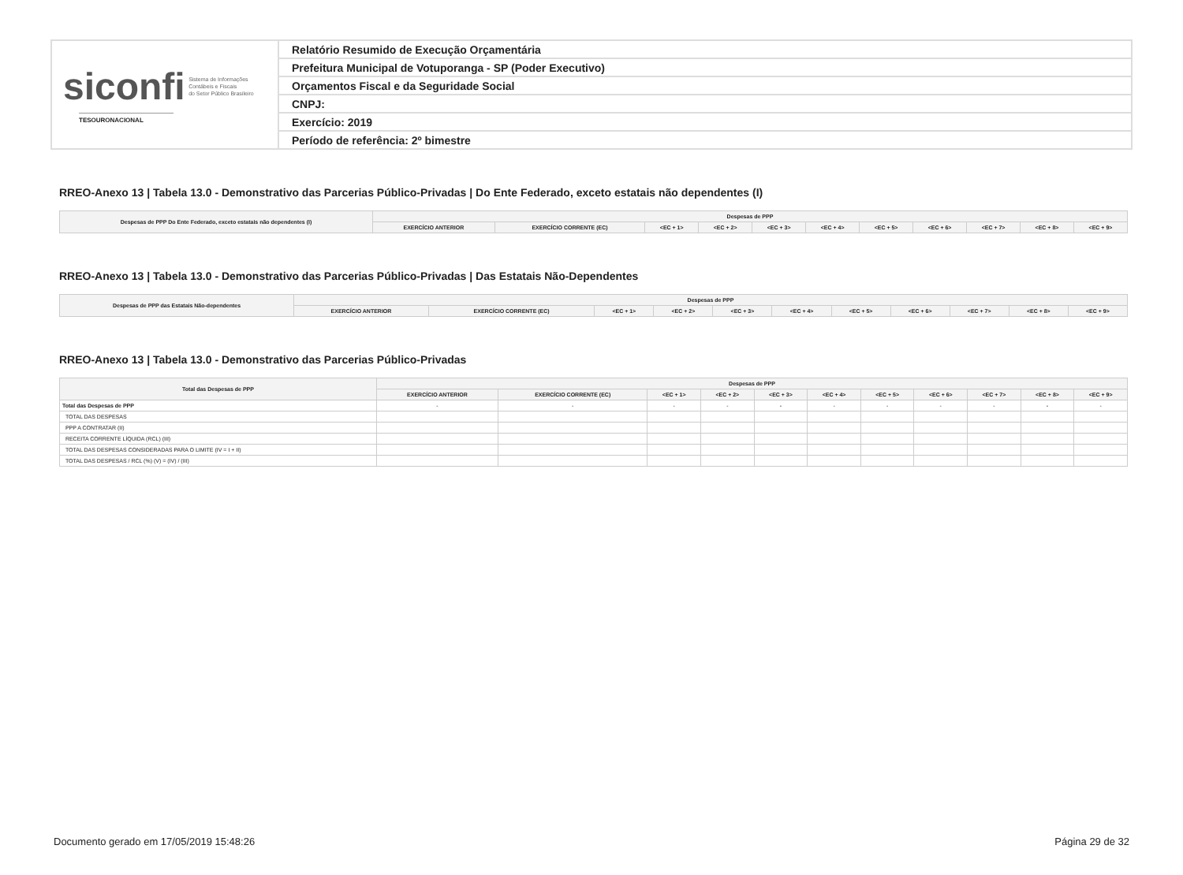siconfi Sistema de Informações
Contábeis e Fiscais
do Setor Público Brasileiro
TESOURONACIONAL
Relatório Resumido de Execução Orçamentária
Prefeitura Municipal de Votuporanga - SP (Poder Executivo)
Orçamentos Fiscal e da Seguridade Social
CNPJ:
Exercício: 2019
Período de referência: 2º bimestre
RREO-Anexo 13 | Tabela 13.0 - Demonstrativo das Parcerias Público-Privadas | Do Ente Federado, exceto estatais não dependentes (I)
| Despesas de PPP Do Ente Federado, exceto estatais não dependentes (I) | Despesas de PPP | | | | | | | | | | |
| --- | --- | --- | --- | --- | --- | --- | --- | --- | --- | --- | --- |
| | EXERCÍCIO ANTERIOR | EXERCÍCIO CORRENTE (EC) | <EC + 1> | <EC + 2> | <EC + 3> | <EC + 4> | <EC + 5> | <EC + 6> | <EC + 7> | <EC + 8> | <EC + 9> |
RREO-Anexo 13 | Tabela 13.0 - Demonstrativo das Parcerias Público-Privadas | Das Estatais Não-Dependentes
| Despesas de PPP das Estatais Não-dependentes | Despesas de PPP | | | | | | | | | | |
| --- | --- | --- | --- | --- | --- | --- | --- | --- | --- | --- | --- |
| | EXERCÍCIO ANTERIOR | EXERCÍCIO CORRENTE (EC) | <EC + 1> | <EC + 2> | <EC + 3> | <EC + 4> | <EC + 5> | <EC + 6> | <EC + 7> | <EC + 8> | <EC + 9> |
RREO-Anexo 13 | Tabela 13.0 - Demonstrativo das Parcerias Público-Privadas
| Total das Despesas de PPP | Despesas de PPP | | | | | | | | | | |
| --- | --- | --- | --- | --- | --- | --- | --- | --- | --- | --- | --- |
| | EXERCÍCIO ANTERIOR | EXERCÍCIO CORRENTE (EC) | <EC + 1> | <EC + 2> | <EC + 3> | <EC + 4> | <EC + 5> | <EC + 6> | <EC + 7> | <EC + 8> | <EC + 9> |
| Total das Despesas de PPP | - | - | - | - | - | - | - | - | - | - | - |
| TOTAL DAS DESPESAS | | | | | | | | | | | |
| PPP A CONTRATAR (II) | | | | | | | | | | | |
| RECEITA CORRENTE LÍQUIDA (RCL) (III) | | | | | | | | | | | |
| TOTAL DAS DESPESAS CONSIDERADAS PARA O LIMITE (IV = I + II) | | | | | | | | | | | |
| TOTAL DAS DESPESAS / RCL (%) (V) = (IV) / (III) | | | | | | | | | | | |
Documento gerado em 17/05/2019 15:48:26 Página 29 de 32